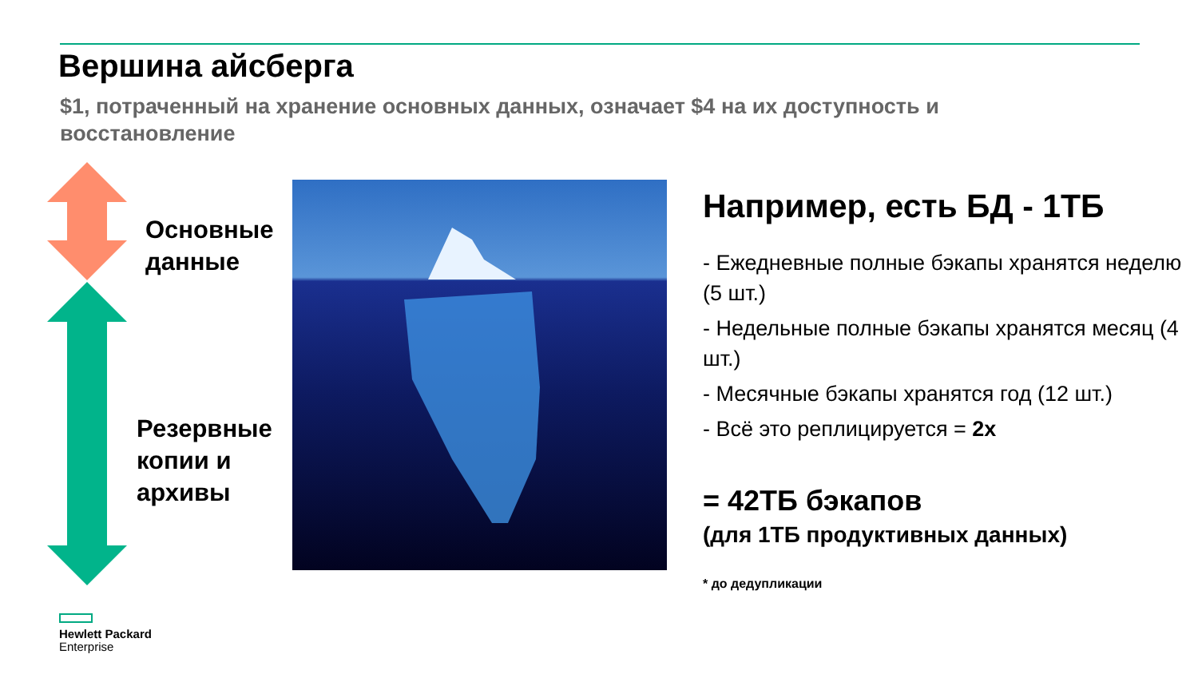Вершина айсберга
$1, потраченный на хранение основных данных, означает $4 на их доступность и восстановление
Основные
данные
Резервные
копии и
архивы
Например, есть БД - 1ТБ
- Ежедневные полные бэкапы хранятся неделю (5 шт.)
- Недельные полные бэкапы хранятся месяц (4 шт.)
- Месячные бэкапы хранятся год (12 шт.)
- Всё это реплицируется = 2x
= 42ТБ бэкапов
(для 1ТБ продуктивных данных)
* до дедупликации
Hewlett Packard
Enterprise